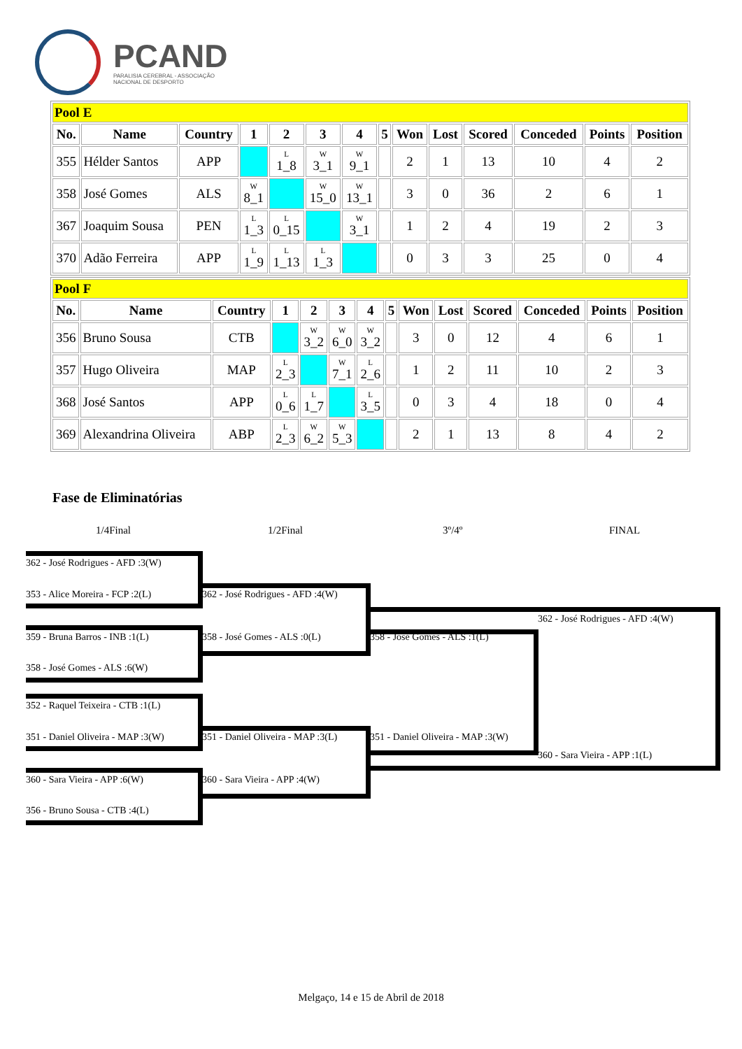PCAND
PARALISIA CEREBRAL - ASSOCIAÇÃO
NACIONAL DE DESPORTO
| Pool E | | | | | | | | | | | | | |
| No. | Name | Country | 1 | 2 | 3 | 4 | 5 | Won | Lost | Scored | Conceded | Points | Position |
| 355 | Hélder Santos | APP | | L 1_8 | W 3_1 | W 9_1 | | 2 | 1 | 13 | 10 | 4 | 2 |
| 358 | José Gomes | ALS | W 8_1 | | W 15_0 | W 13_1 | | 3 | 0 | 36 | 2 | 6 | 1 |
| 367 | Joaquim Sousa | PEN | L 1_3 | L 0_15 | | W 3_1 | | 1 | 2 | 4 | 19 | 2 | 3 |
| 370 | Adão Ferreira | APP | L 1_9 | L 1_13 | L 1_3 | | | 0 | 3 | 3 | 25 | 0 | 4 |
| Pool F | | | | | | | | | | | | | |
| No. | Name | Country | 1 | 2 | 3 | 4 | 5 | Won | Lost | Scored | Conceded | Points | Position |
| 356 | Bruno Sousa | CTB | | W 3_2 | W 6_0 | W 3_2 | | 3 | 0 | 12 | 4 | 6 | 1 |
| 357 | Hugo Oliveira | MAP | L 2_3 | | W 7_1 | L 2_6 | | 1 | 2 | 11 | 10 | 2 | 3 |
| 368 | José Santos | APP | L 0_6 | L 1_7 | | L 3_5 | | 0 | 3 | 4 | 18 | 0 | 4 |
| 369 | Alexandrina Oliveira | ABP | L 2_3 | W 6_2 | W 5_3 | | | 2 | 1 | 13 | 8 | 4 | 2 |
Fase de Eliminatórias
1/4Final 1/2Final 3º/4º FINAL
362 - José Rodrigues - AFD :3(W)
353 - Alice Moreira - FCP :2(L) 362 - José Rodrigues - AFD :4(W)
362 - José Rodrigues - AFD :4(W)
359 - Bruna Barros - INB :1(L) 358 - José Gomes - ALS :0(L) 358 - José Gomes - ALS :1(L)
358 - José Gomes - ALS :6(W)
352 - Raquel Teixeira - CTB :1(L)
351 - Daniel Oliveira - MAP :3(W) 351 - Daniel Oliveira - MAP :3(L) 351 - Daniel Oliveira - MAP :3(W)
360 - Sara Vieira - APP :1(L)
360 - Sara Vieira - APP :6(W) 360 - Sara Vieira - APP :4(W)
356 - Bruno Sousa - CTB :4(L)
Melgaço, 14 e 15 de Abril de 2018